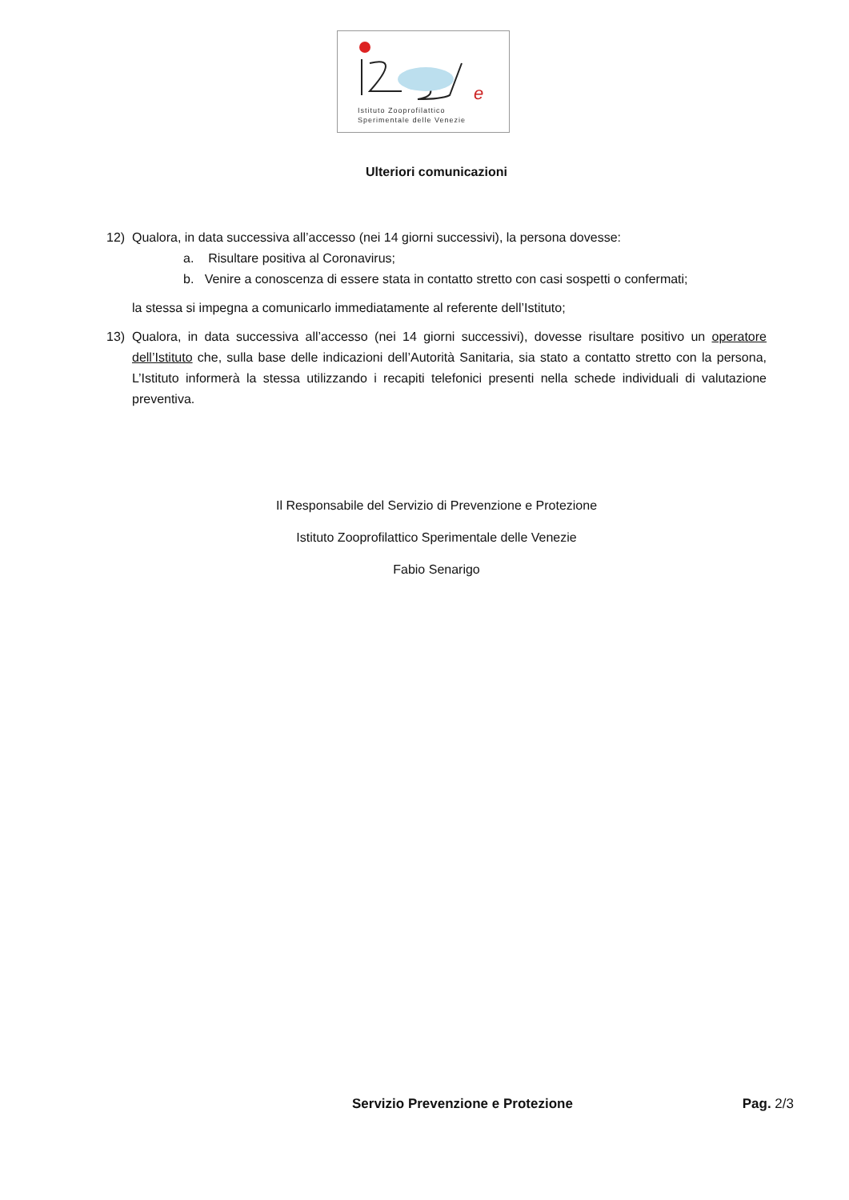e
Istituto Zooprofilattico
Sperimentale delle Venezie
Ulteriori comunicazioni
12) Qualora, in data successiva all’accesso (nei 14 giorni successivi), la persona dovesse:
a. Risultare positiva al Coronavirus;
b. Venire a conoscenza di essere stata in contatto stretto con casi sospetti o confermati;
la stessa si impegna a comunicarlo immediatamente al referente dell’Istituto;
13) Qualora, in data successiva all’accesso (nei 14 giorni successivi), dovesse risultare positivo un operatore dell’Istituto che, sulla base delle indicazioni dell’Autorità Sanitaria, sia stato a contatto stretto con la persona, L’Istituto informerà la stessa utilizzando i recapiti telefonici presenti nella schede individuali di valutazione preventiva.
Il Responsabile del Servizio di Prevenzione e Protezione
Istituto Zooprofilattico Sperimentale delle Venezie
Fabio Senarigo
Servizio Prevenzione e Protezione Pag. 2/3